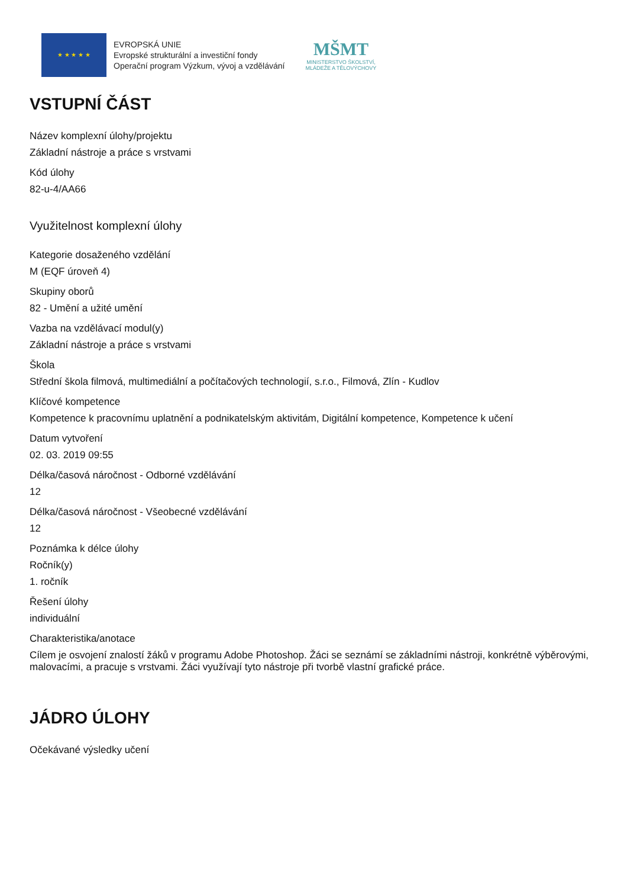★ ★ ★ ★ ★
EVROPSKÁ UNIE
Evropské strukturální a investiční fondy
Operační program Výzkum, vývoj a vzdělávání
MŠMT
MINISTERSTVO ŠKOLSTVÍ,
MLÁDEŽE A TĚLOVÝCHOVY
VSTUPNÍ ČÁST
Název komplexní úlohy/projektu
Základní nástroje a práce s vrstvami
Kód úlohy
82-u-4/AA66
Využitelnost komplexní úlohy
Kategorie dosaženého vzdělání
M (EQF úroveň 4)
Skupiny oborů
82 - Umění a užité umění
Vazba na vzdělávací modul(y)
Základní nástroje a práce s vrstvami
Škola
Střední škola filmová, multimediální a počítačových technologií, s.r.o., Filmová, Zlín - Kudlov
Klíčové kompetence
Kompetence k pracovnímu uplatnění a podnikatelským aktivitám, Digitální kompetence, Kompetence k učení
Datum vytvoření
02. 03. 2019 09:55
Délka/časová náročnost - Odborné vzdělávání
12
Délka/časová náročnost - Všeobecné vzdělávání
12
Poznámka k délce úlohy
Ročník(y)
1. ročník
Řešení úlohy
individuální
Charakteristika/anotace
Cílem je osvojení znalostí žáků v programu Adobe Photoshop. Žáci se seznámí se základními nástroji, konkrétně výběrovými, malovacími, a pracuje s vrstvami. Žáci využívají tyto nástroje při tvorbě vlastní grafické práce.
JÁDRO ÚLOHY
Očekávané výsledky učení